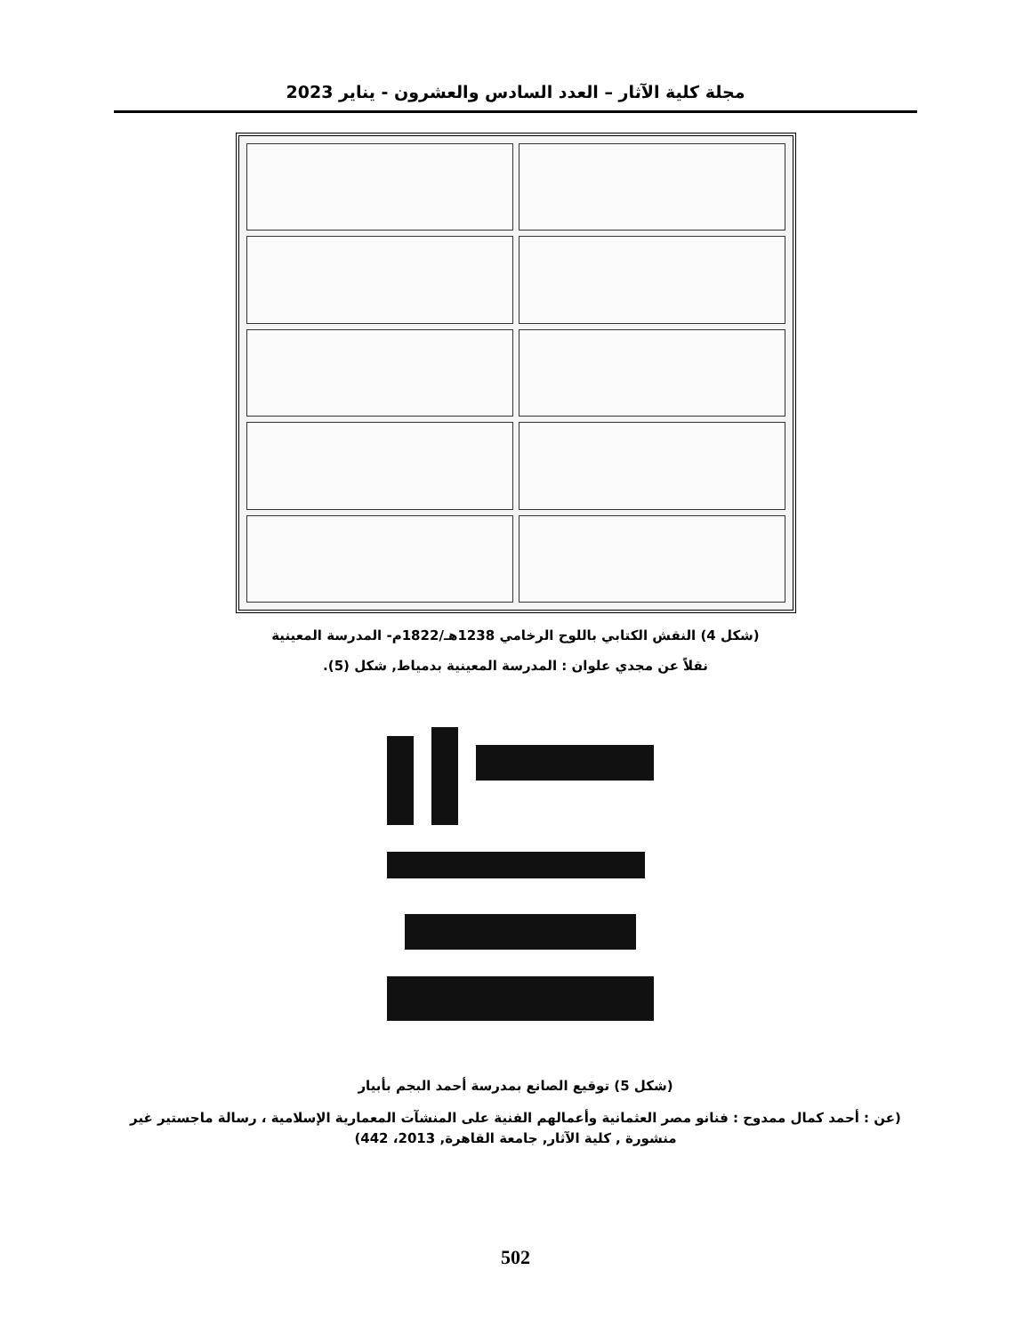مجلة كلية الآثار – العدد السادس والعشرون - يناير 2023
(شكل 4) النقش الكتابي باللوح الرخامي 1238هـ/1822م- المدرسة المعينية
نقلاً عن مجدي علوان : المدرسة المعينية بدمياط, شكل (5).
(شكل 5) توقيع الصانع بمدرسة أحمد البجم بأبيار
(عن : أحمد كمال ممدوح : فنانو مصر العثمانية وأعمالهم الفنية على المنشآت المعمارية الإسلامية ، رسالة ماجستير غير منشورة , كلية الآثار, جامعة القاهرة, 2013، 442)
502